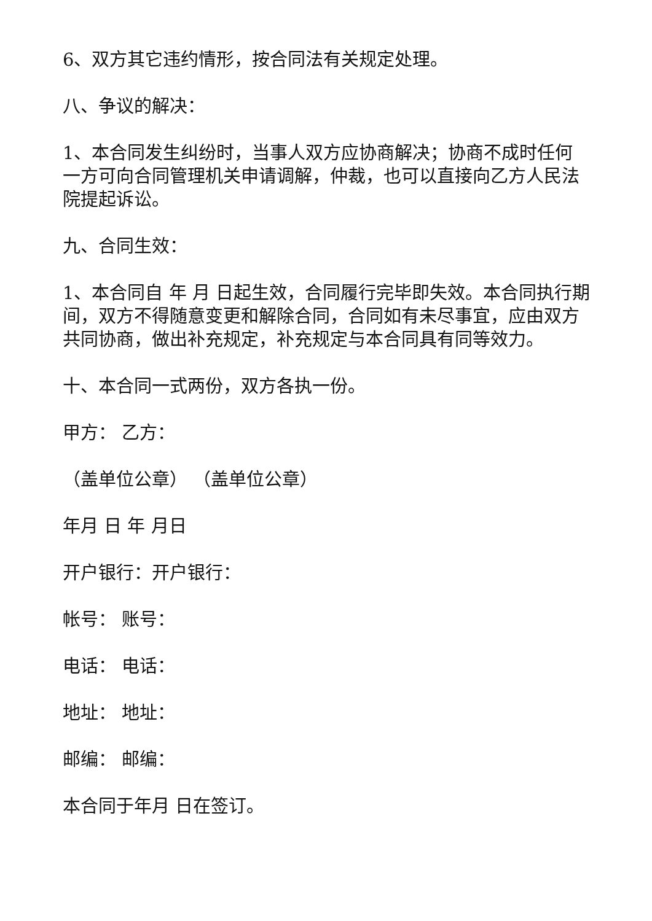6、双方其它违约情形，按合同法有关规定处理。
八、争议的解决：
1、本合同发生纠纷时，当事人双方应协商解决；协商不成时任何一方可向合同管理机关申请调解，仲裁，也可以直接向乙方人民法院提起诉讼。
九、合同生效：
1、本合同自 年 月 日起生效，合同履行完毕即失效。本合同执行期间，双方不得随意变更和解除合同，合同如有未尽事宜，应由双方共同协商，做出补充规定，补充规定与本合同具有同等效力。
十、本合同一式两份，双方各执一份。
甲方： 乙方：
（盖单位公章） （盖单位公章）
年月 日 年 月日
开户银行：开户银行：
帐号： 账号：
电话： 电话：
地址： 地址：
邮编： 邮编：
本合同于年月 日在签订。